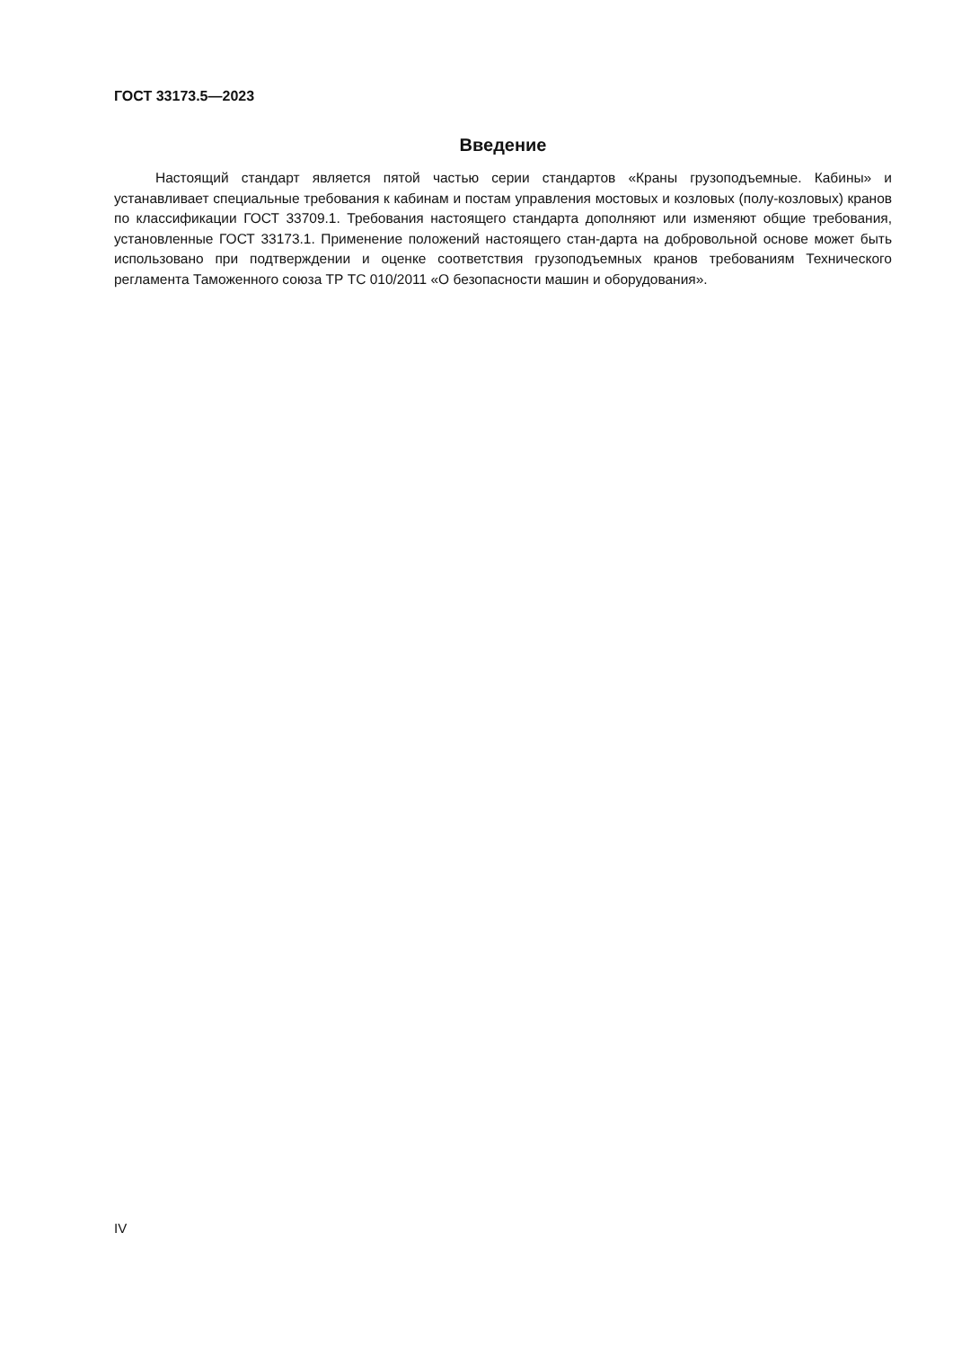ГОСТ 33173.5—2023
Введение
Настоящий стандарт является пятой частью серии стандартов «Краны грузоподъемные. Кабины» и устанавливает специальные требования к кабинам и постам управления мостовых и козловых (полу-козловых) кранов по классификации ГОСТ 33709.1. Требования настоящего стандарта дополняют или изменяют общие требования, установленные ГОСТ 33173.1. Применение положений настоящего стан-дарта на добровольной основе может быть использовано при подтверждении и оценке соответствия грузоподъемных кранов требованиям Технического регламента Таможенного союза ТР ТС 010/2011 «О безопасности машин и оборудования».
IV